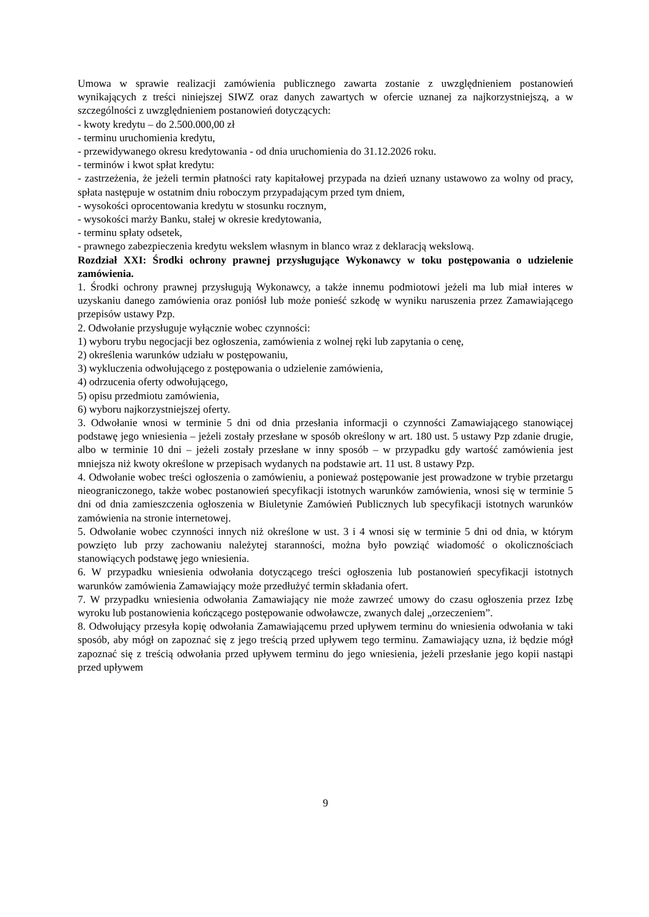Umowa w sprawie realizacji zamówienia publicznego zawarta zostanie z uwzględnieniem postanowień wynikających z treści niniejszej SIWZ oraz danych zawartych w ofercie uznanej za najkorzystniejszą, a w szczególności z uwzględnieniem postanowień dotyczących:
- kwoty kredytu – do 2.500.000,00 zł
- terminu uruchomienia kredytu,
- przewidywanego okresu kredytowania - od dnia uruchomienia do 31.12.2026 roku.
- terminów i kwot spłat kredytu:
- zastrzeżenia, że jeżeli termin płatności raty kapitałowej przypada na dzień uznany ustawowo za wolny od pracy, spłata następuje w ostatnim dniu roboczym przypadającym przed tym dniem,
- wysokości oprocentowania kredytu w stosunku rocznym,
- wysokości marży Banku, stałej w okresie kredytowania,
- terminu spłaty odsetek,
- prawnego zabezpieczenia kredytu wekslem własnym in blanco wraz z deklaracją wekslową.
Rozdział XXI: Środki ochrony prawnej przysługujące Wykonawcy w toku postępowania o udzielenie zamówienia.
1. Środki ochrony prawnej przysługują Wykonawcy, a także innemu podmiotowi jeżeli ma lub miał interes w uzyskaniu danego zamówienia oraz poniósł lub może ponieść szkodę w wyniku naruszenia przez Zamawiającego przepisów ustawy Pzp.
2. Odwołanie przysługuje wyłącznie wobec czynności:
1) wyboru trybu negocjacji bez ogłoszenia, zamówienia z wolnej ręki lub zapytania o cenę,
2) określenia warunków udziału w postępowaniu,
3) wykluczenia odwołującego z postępowania o udzielenie zamówienia,
4) odrzucenia oferty odwołującego,
5) opisu przedmiotu zamówienia,
6) wyboru najkorzystniejszej oferty.
3. Odwołanie wnosi w terminie 5 dni od dnia przesłania informacji o czynności Zamawiającego stanowiącej podstawę jego wniesienia – jeżeli zostały przesłane w sposób określony w art. 180 ust. 5 ustawy Pzp zdanie drugie, albo w terminie 10 dni – jeżeli zostały przesłane w inny sposób – w przypadku gdy wartość zamówienia jest mniejsza niż kwoty określone w przepisach wydanych na podstawie art. 11 ust. 8 ustawy Pzp.
4. Odwołanie wobec treści ogłoszenia o zamówieniu, a ponieważ postępowanie jest prowadzone w trybie przetargu nieograniczonego, także wobec postanowień specyfikacji istotnych warunków zamówienia, wnosi się w terminie 5 dni od dnia zamieszczenia ogłoszenia w Biuletynie Zamówień Publicznych lub specyfikacji istotnych warunków zamówienia na stronie internetowej.
5. Odwołanie wobec czynności innych niż określone w ust. 3 i 4 wnosi się w terminie 5 dni od dnia, w którym powzięto lub przy zachowaniu należytej staranności, można było powziąć wiadomość o okolicznościach stanowiących podstawę jego wniesienia.
6. W przypadku wniesienia odwołania dotyczącego treści ogłoszenia lub postanowień specyfikacji istotnych warunków zamówienia Zamawiający może przedłużyć termin składania ofert.
7. W przypadku wniesienia odwołania Zamawiający nie może zawrzeć umowy do czasu ogłoszenia przez Izbę wyroku lub postanowienia kończącego postępowanie odwoławcze, zwanych dalej „orzeczeniem”.
8. Odwołujący przesyła kopię odwołania Zamawiającemu przed upływem terminu do wniesienia odwołania w taki sposób, aby mógł on zapoznać się z jego treścią przed upływem tego terminu. Zamawiający uzna, iż będzie mógł zapoznać się z treścią odwołania przed upływem terminu do jego wniesienia, jeżeli przesłanie jego kopii nastąpi przed upływem
9